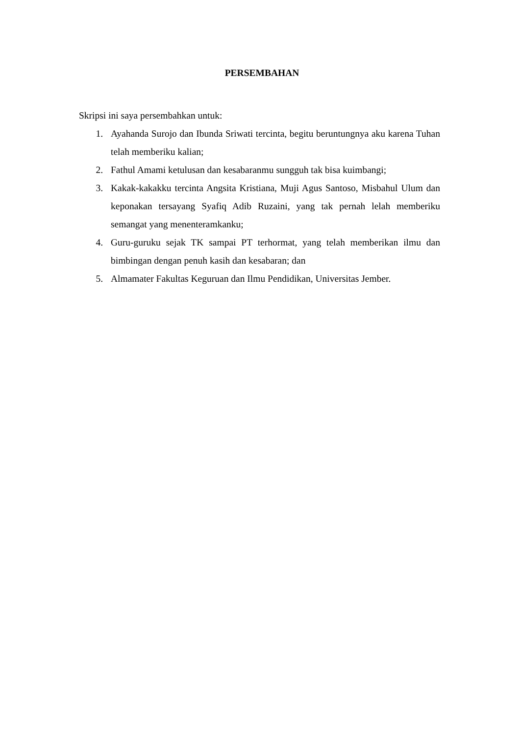PERSEMBAHAN
Skripsi ini saya persembahkan untuk:
1. Ayahanda Surojo dan Ibunda Sriwati tercinta, begitu beruntungnya aku karena Tuhan telah memberiku kalian;
2. Fathul Amami ketulusan dan kesabaranmu sungguh tak bisa kuimbangi;
3. Kakak-kakakku tercinta Angsita Kristiana, Muji Agus Santoso, Misbahul Ulum dan keponakan tersayang Syafiq Adib Ruzaini, yang tak pernah lelah memberiku semangat yang menenteramkanku;
4. Guru-guruku sejak TK sampai PT terhormat, yang telah memberikan ilmu dan bimbingan dengan penuh kasih dan kesabaran; dan
5. Almamater Fakultas Keguruan dan Ilmu Pendidikan, Universitas Jember.